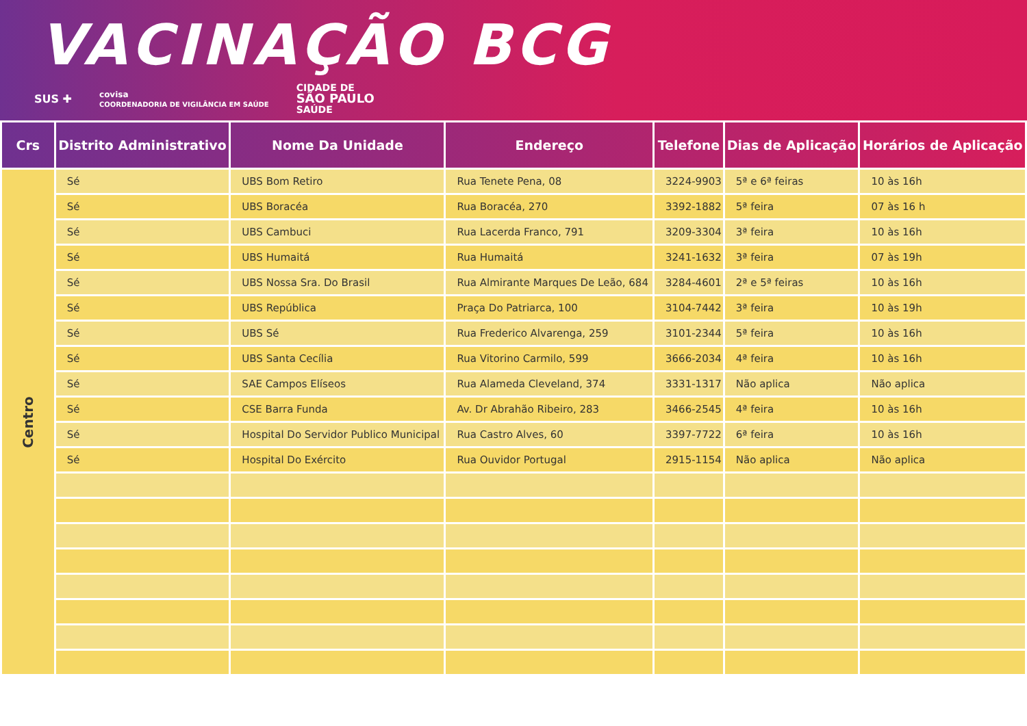VACINAÇÃO BCG
SUS ✚ covisa
COORDENADORIA DE VIGILÂNCIA EM SAÚDE CIDADE DE
SÃO PAULO
SAÚDE
| Crs | Distrito Administrativo | Nome Da Unidade | Endereço | Telefone | Dias de Aplicação | Horários de Aplicação |
| --- | --- | --- | --- | --- | --- | --- |
| Centro | Sé | UBS Bom Retiro | Rua Tenete Pena, 08 | 3224-9903 | 5ª e 6ª feiras | 10 às 16h |
| | Sé | UBS Boracéa | Rua Boracéa, 270 | 3392-1882 | 5ª feira | 07 às 16 h |
| | Sé | UBS Cambuci | Rua Lacerda Franco, 791 | 3209-3304 | 3ª feira | 10 às 16h |
| | Sé | UBS Humaitá | Rua Humaitá | 3241-1632 | 3ª feira | 07 às 19h |
| | Sé | UBS Nossa Sra. Do Brasil | Rua Almirante Marques De Leão, 684 | 3284-4601 | 2ª e 5ª feiras | 10 às 16h |
| | Sé | UBS República | Praça Do Patriarca, 100 | 3104-7442 | 3ª feira | 10 às 19h |
| | Sé | UBS Sé | Rua Frederico Alvarenga, 259 | 3101-2344 | 5ª feira | 10 às 16h |
| | Sé | UBS Santa Cecília | Rua Vitorino Carmilo, 599 | 3666-2034 | 4ª feira | 10 às 16h |
| | Sé | SAE Campos Elíseos | Rua Alameda Cleveland, 374 | 3331-1317 | Não aplica | Não aplica |
| | Sé | CSE Barra Funda | Av. Dr Abrahão Ribeiro, 283 | 3466-2545 | 4ª feira | 10 às 16h |
| | Sé | Hospital Do Servidor Publico Municipal | Rua Castro Alves, 60 | 3397-7722 | 6ª feira | 10 às 16h |
| | Sé | Hospital Do Exército | Rua Ouvidor Portugal | 2915-1154 | Não aplica | Não aplica |